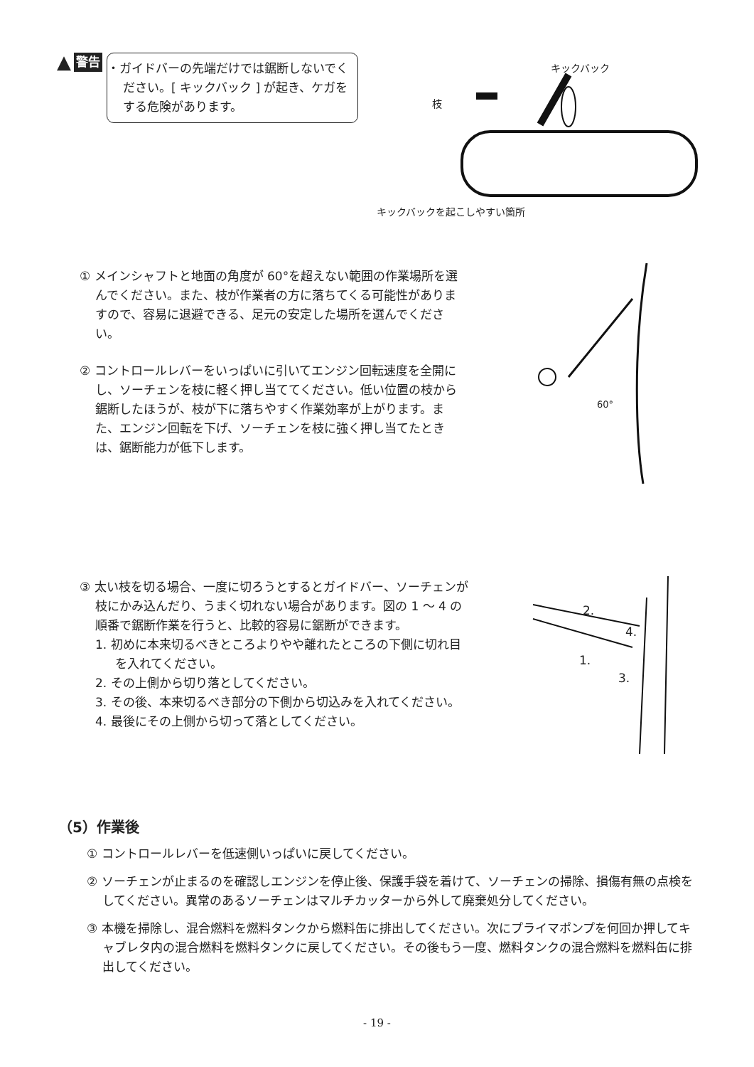▲ 警告
・ガイドバーの先端だけでは鋸断しないでください。[ キックバック ] が起き、ケガをする危険があります。
キックバック
枝
キックバックを起こしやすい箇所
① メインシャフトと地面の角度が 60°を超えない範囲の作業場所を選んでください。また、枝が作業者の方に落ちてくる可能性がありますので、容易に退避できる、足元の安定した場所を選んでください。
② コントロールレバーをいっぱいに引いてエンジン回転速度を全開にし、ソーチェンを枝に軽く押し当ててください。低い位置の枝から鋸断したほうが、枝が下に落ちやすく作業効率が上がります。また、エンジン回転を下げ、ソーチェンを枝に強く押し当てたときは、鋸断能力が低下します。
60°
③ 太い枝を切る場合、一度に切ろうとするとガイドバー、ソーチェンが枝にかみ込んだり、うまく切れない場合があります。図の 1 ～ 4 の順番で鋸断作業を行うと、比較的容易に鋸断ができます。
1. 初めに本来切るべきところよりやや離れたところの下側に切れ目を入れてください。
2. その上側から切り落としてください。
3. その後、本来切るべき部分の下側から切込みを入れてください。
4. 最後にその上側から切って落としてください。
2.
4.
1.
3.
（5）作業後
① コントロールレバーを低速側いっぱいに戻してください。
② ソーチェンが止まるのを確認しエンジンを停止後、保護手袋を着けて、ソーチェンの掃除、損傷有無の点検をしてください。異常のあるソーチェンはマルチカッターから外して廃棄処分してください。
③ 本機を掃除し、混合燃料を燃料タンクから燃料缶に排出してください。次にプライマポンプを何回か押してキャブレタ内の混合燃料を燃料タンクに戻してください。その後もう一度、燃料タンクの混合燃料を燃料缶に排出してください。
- 19 -